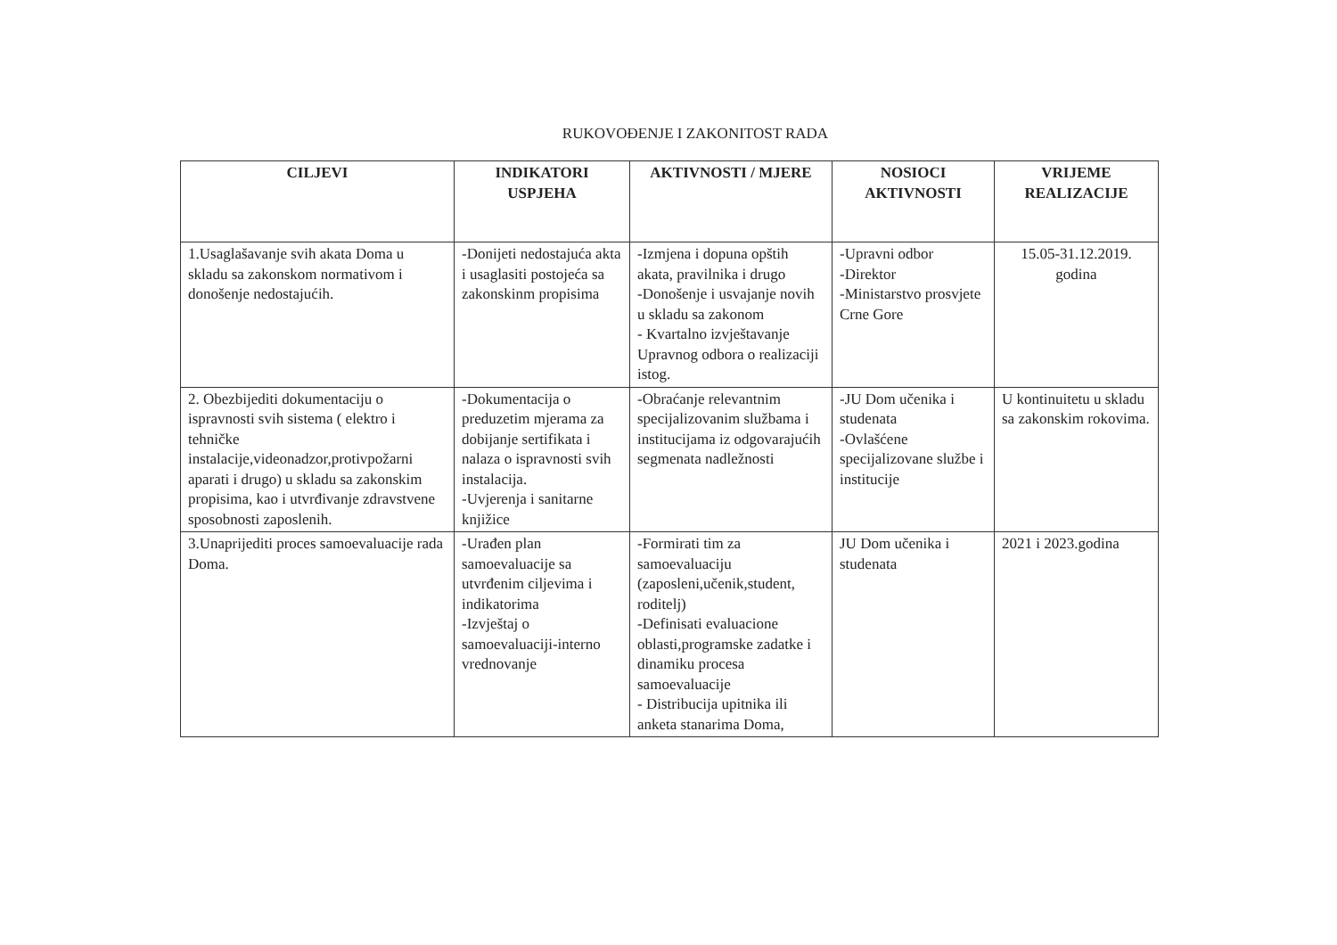RUKOVOĐENJE I ZAKONITOST RADA
| CILJEVI | INDIKATORI USPJEHA | AKTIVNOSTI / MJERE | NOSIOCI AKTIVNOSTI | VRIJEME REALIZACIJE |
| --- | --- | --- | --- | --- |
| 1.Usaglašavanje svih akata Doma u skladu sa zakonskom normativom i donošenje nedostajućih. | -Donijeti nedostajuća akta i usaglasiti postojeća sa zakonskinm propisima | -Izmjena i dopuna opštih akata, pravilnika i drugo -Donošenje i usvajanje novih u skladu sa zakonom - Kvartalno izvještavanje Upravnog odbora o realizaciji istog. | -Upravni odbor -Direktor -Ministarstvo prosvjete Crne Gore | 15.05-31.12.2019. godina |
| 2. Obezbijediti dokumentaciju o ispravnosti svih sistema ( elektro i tehničke instalacije,videonadzor,protivpožarni aparati i drugo) u skladu sa zakonskim propisima, kao i utvrđivanje zdravstvene sposobnosti zaposlenih. | -Dokumentacija o preduzetim mjerama za dobijanje sertifikata i nalaza o ispravnosti svih instalacija. -Uvjerenja i sanitarne knjižice | -Obraćanje relevantnim specijalizovanim službama i institucijama iz odgovarajućih segmenata nadležnosti | -JU Dom učenika i studenata -Ovlašćene specijalizovane službe i institucije | U kontinuitetu u skladu sa zakonskim rokovima. |
| 3.Unaprijediti proces samoevaluacije rada Doma. | -Urađen plan samoevaluacije sa utvrđenim ciljevima i indikatorima -Izvještaj o samoevaluaciji-interno vrednovanje | -Formirati tim za samoevaluaciju (zaposleni,učenik,student, roditelj) -Definisati evaluacione oblasti,programske zadatke i dinamiku procesa samoevaluacije - Distribucija upitnika ili anketa stanarima Doma, | JU Dom učenika i studenata | 2021 i 2023.godina |